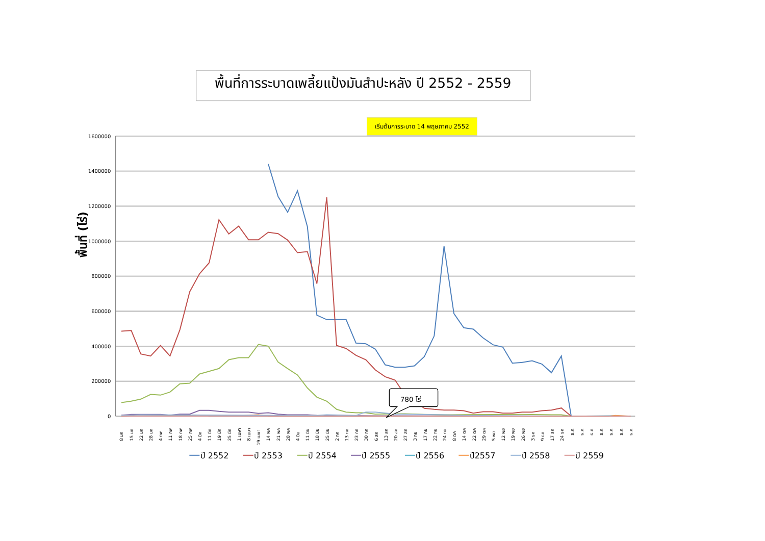พื้นที่การระบาดเพลี้ยแป้งมันสำปะหลัง ปี 2552 - 2559
เริ่มต้นการระบาด 14 พฤษภาคม 2552
พื้นที่ (ไร่)
1600000
1400000
1200000
1000000
800000
600000
400000
200000
0
780 ไร่
8 มค
15 มค
22 มค
28 มค
4 กพ
11 กพ
18 กพ
25 กพ
4 มีค
11 มีค
19 มีค
25 มีค
1 เมษา
8 เมษา
19 เมษา
14 พค
21 พค
28 พค
4 มิย
11 มิย
18 มิย
25 มิย
2 กค
13 กค
23 กค
30 กค
6 สค
13 สค
20 สค
27 สค
3 กย
17 กย
22 กย
24 กย
8 ตค
14 ตค
22 ตค
29 ตค
5 พย
12 พย
19 พย
26 พย
3 ธค
9 ธค
17 ธค
24 ธค
ธ.ค.
ธ.ค.
ธ.ค.
ธ.ค.
ธ.ค.
ธ.ค.
ธ.ค.
ปี 2552
ปี 2553
ปี 2554
ปี 2555
ปี 2556
ปี2557
ปี 2558
ปี 2559